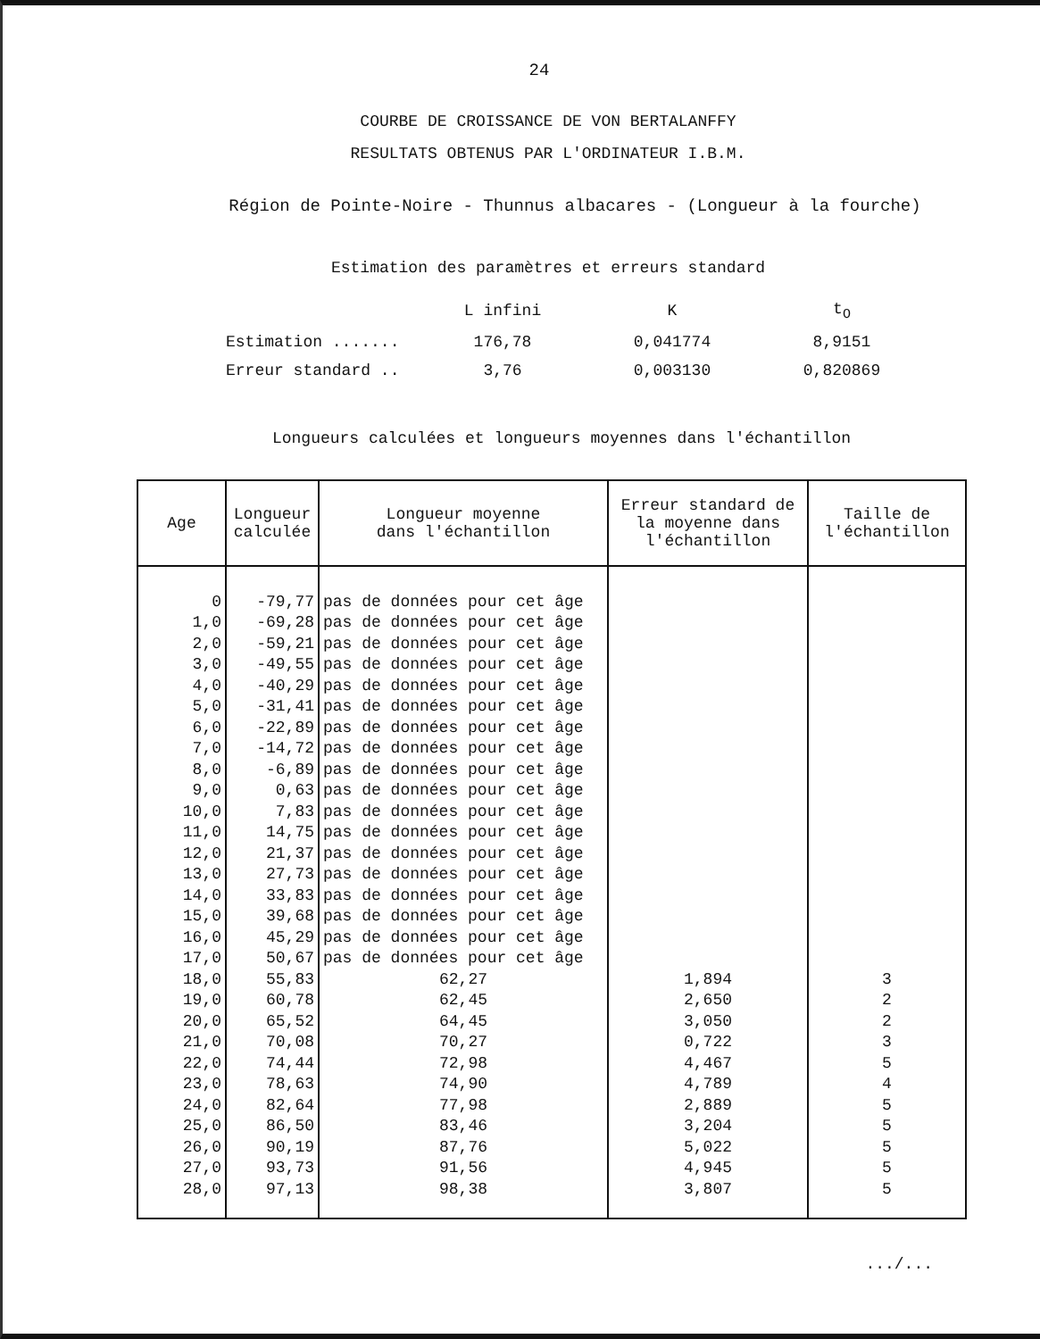24
COURBE DE CROISSANCE DE VON BERTALANFFY
RESULTATS OBTENUS PAR L'ORDINATEUR I.B.M.
Région de Pointe-Noire - Thunnus albacares - (Longueur à la fourche)
Estimation des paramètres et erreurs standard
| | L infini | K | t<sub>O</sub> |
| --- | --- | --- | --- |
| Estimation ....... | 176,78 | 0,041774 | 8,9151 |
| Erreur standard .. | 3,76 | 0,003130 | 0,820869 |
Longueurs calculées et longueurs moyennes dans l'échantillon
| Age | Longueur calculée | Longueur moyenne dans l'échantillon | Erreur standard de la moyenne dans l'échantillon | Taille de l'échantillon |
| --- | --- | --- | --- | --- |
| 0 | -79,77 | pas de données pour cet âge | | |
| 1,0 | -69,28 | pas de données pour cet âge | | |
| 2,0 | -59,21 | pas de données pour cet âge | | |
| 3,0 | -49,55 | pas de données pour cet âge | | |
| 4,0 | -40,29 | pas de données pour cet âge | | |
| 5,0 | -31,41 | pas de données pour cet âge | | |
| 6,0 | -22,89 | pas de données pour cet âge | | |
| 7,0 | -14,72 | pas de données pour cet âge | | |
| 8,0 | -6,89 | pas de données pour cet âge | | |
| 9,0 | 0,63 | pas de données pour cet âge | | |
| 10,0 | 7,83 | pas de données pour cet âge | | |
| 11,0 | 14,75 | pas de données pour cet âge | | |
| 12,0 | 21,37 | pas de données pour cet âge | | |
| 13,0 | 27,73 | pas de données pour cet âge | | |
| 14,0 | 33,83 | pas de données pour cet âge | | |
| 15,0 | 39,68 | pas de données pour cet âge | | |
| 16,0 | 45,29 | pas de données pour cet âge | | |
| 17,0 | 50,67 | pas de données pour cet âge | | |
| 18,0 | 55,83 | 62,27 | 1,894 | 3 |
| 19,0 | 60,78 | 62,45 | 2,650 | 2 |
| 20,0 | 65,52 | 64,45 | 3,050 | 2 |
| 21,0 | 70,08 | 70,27 | 0,722 | 3 |
| 22,0 | 74,44 | 72,98 | 4,467 | 5 |
| 23,0 | 78,63 | 74,90 | 4,789 | 4 |
| 24,0 | 82,64 | 77,98 | 2,889 | 5 |
| 25,0 | 86,50 | 83,46 | 3,204 | 5 |
| 26,0 | 90,19 | 87,76 | 5,022 | 5 |
| 27,0 | 93,73 | 91,56 | 4,945 | 5 |
| 28,0 | 97,13 | 98,38 | 3,807 | 5 |
.../...